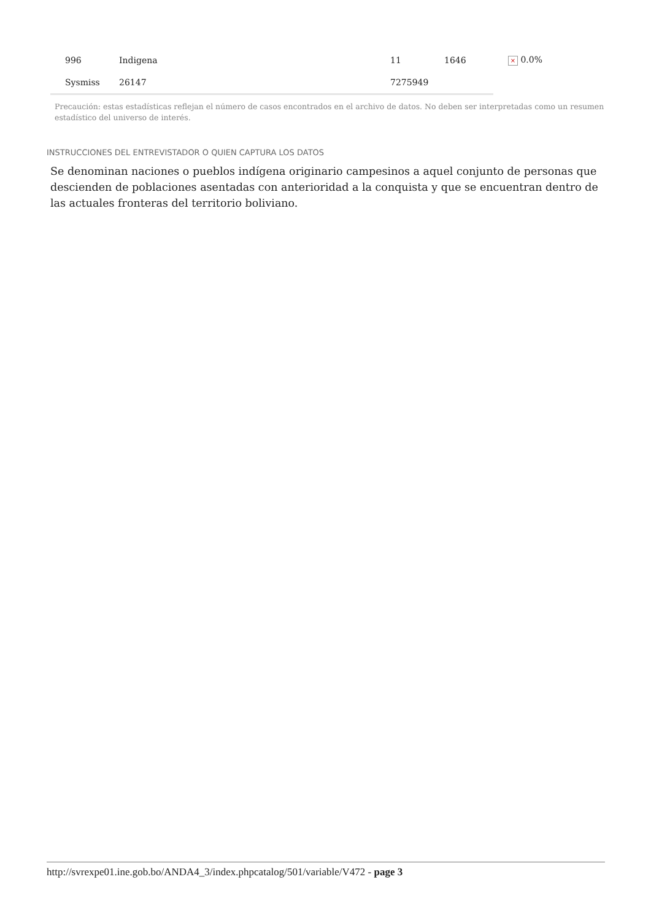| 996 | Indigena | 11 | 1646 | × 0.0% |
| Sysmiss | 26147 | 7275949 | | |
Precaución: estas estadísticas reflejan el número de casos encontrados en el archivo de datos. No deben ser interpretadas como un resumen estadístico del universo de interés.
INSTRUCCIONES DEL ENTREVISTADOR O QUIEN CAPTURA LOS DATOS
Se denominan naciones o pueblos indígena originario campesinos a aquel conjunto de personas que descienden de poblaciones asentadas con anterioridad a la conquista y que se encuentran dentro de las actuales fronteras del territorio boliviano.
http://svrexpe01.ine.gob.bo/ANDA4_3/index.phpcatalog/501/variable/V472 - page 3